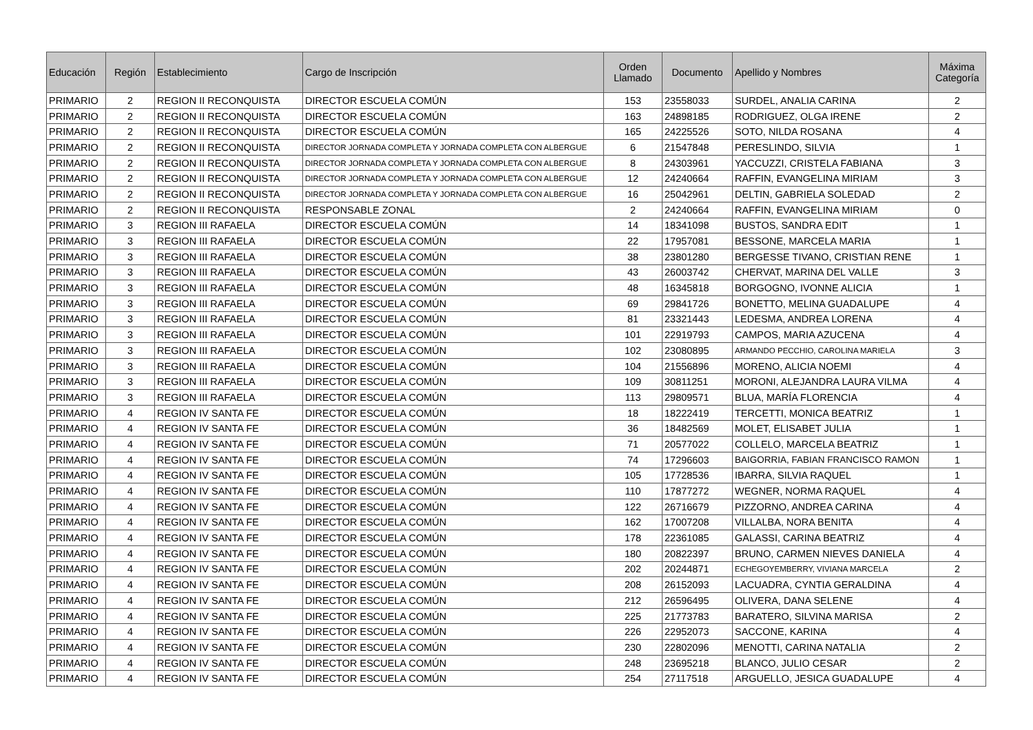| Educación | Región | Establecimiento | Cargo de Inscripción | Orden Llamado | Documento | Apellido y Nombres | Máxima Categoría |
| --- | --- | --- | --- | --- | --- | --- | --- |
| PRIMARIO | 2 | REGION II RECONQUISTA | DIRECTOR ESCUELA COMÚN | 153 | 23558033 | SURDEL, ANALIA CARINA | 2 |
| PRIMARIO | 2 | REGION II RECONQUISTA | DIRECTOR ESCUELA COMÚN | 163 | 24898185 | RODRIGUEZ, OLGA IRENE | 2 |
| PRIMARIO | 2 | REGION II RECONQUISTA | DIRECTOR ESCUELA COMÚN | 165 | 24225526 | SOTO, NILDA ROSANA | 4 |
| PRIMARIO | 2 | REGION II RECONQUISTA | DIRECTOR JORNADA COMPLETA Y JORNADA COMPLETA CON ALBERGUE | 6 | 21547848 | PERESLINDO, SILVIA | 1 |
| PRIMARIO | 2 | REGION II RECONQUISTA | DIRECTOR JORNADA COMPLETA Y JORNADA COMPLETA CON ALBERGUE | 8 | 24303961 | YACCUZZI, CRISTELA FABIANA | 3 |
| PRIMARIO | 2 | REGION II RECONQUISTA | DIRECTOR JORNADA COMPLETA Y JORNADA COMPLETA CON ALBERGUE | 12 | 24240664 | RAFFIN, EVANGELINA MIRIAM | 3 |
| PRIMARIO | 2 | REGION II RECONQUISTA | DIRECTOR JORNADA COMPLETA Y JORNADA COMPLETA CON ALBERGUE | 16 | 25042961 | DELTIN, GABRIELA SOLEDAD | 2 |
| PRIMARIO | 2 | REGION II RECONQUISTA | RESPONSABLE ZONAL | 2 | 24240664 | RAFFIN, EVANGELINA MIRIAM | 0 |
| PRIMARIO | 3 | REGION III RAFAELA | DIRECTOR ESCUELA COMÚN | 14 | 18341098 | BUSTOS, SANDRA EDIT | 1 |
| PRIMARIO | 3 | REGION III RAFAELA | DIRECTOR ESCUELA COMÚN | 22 | 17957081 | BESSONE, MARCELA MARIA | 1 |
| PRIMARIO | 3 | REGION III RAFAELA | DIRECTOR ESCUELA COMÚN | 38 | 23801280 | BERGESSE TIVANO, CRISTIAN RENE | 1 |
| PRIMARIO | 3 | REGION III RAFAELA | DIRECTOR ESCUELA COMÚN | 43 | 26003742 | CHERVAT, MARINA DEL VALLE | 3 |
| PRIMARIO | 3 | REGION III RAFAELA | DIRECTOR ESCUELA COMÚN | 48 | 16345818 | BORGOGNO, IVONNE ALICIA | 1 |
| PRIMARIO | 3 | REGION III RAFAELA | DIRECTOR ESCUELA COMÚN | 69 | 29841726 | BONETTO, MELINA GUADALUPE | 4 |
| PRIMARIO | 3 | REGION III RAFAELA | DIRECTOR ESCUELA COMÚN | 81 | 23321443 | LEDESMA, ANDREA LORENA | 4 |
| PRIMARIO | 3 | REGION III RAFAELA | DIRECTOR ESCUELA COMÚN | 101 | 22919793 | CAMPOS, MARIA AZUCENA | 4 |
| PRIMARIO | 3 | REGION III RAFAELA | DIRECTOR ESCUELA COMÚN | 102 | 23080895 | ARMANDO PECCHIO, CAROLINA MARIELA | 3 |
| PRIMARIO | 3 | REGION III RAFAELA | DIRECTOR ESCUELA COMÚN | 104 | 21556896 | MORENO, ALICIA NOEMI | 4 |
| PRIMARIO | 3 | REGION III RAFAELA | DIRECTOR ESCUELA COMÚN | 109 | 30811251 | MORONI, ALEJANDRA LAURA VILMA | 4 |
| PRIMARIO | 3 | REGION III RAFAELA | DIRECTOR ESCUELA COMÚN | 113 | 29809571 | BLUA, MARÍA FLORENCIA | 4 |
| PRIMARIO | 4 | REGION IV SANTA FE | DIRECTOR ESCUELA COMÚN | 18 | 18222419 | TERCETTI, MONICA BEATRIZ | 1 |
| PRIMARIO | 4 | REGION IV SANTA FE | DIRECTOR ESCUELA COMÚN | 36 | 18482569 | MOLET, ELISABET JULIA | 1 |
| PRIMARIO | 4 | REGION IV SANTA FE | DIRECTOR ESCUELA COMÚN | 71 | 20577022 | COLLELO, MARCELA BEATRIZ | 1 |
| PRIMARIO | 4 | REGION IV SANTA FE | DIRECTOR ESCUELA COMÚN | 74 | 17296603 | BAIGORRIA, FABIAN FRANCISCO RAMON | 1 |
| PRIMARIO | 4 | REGION IV SANTA FE | DIRECTOR ESCUELA COMÚN | 105 | 17728536 | IBARRA, SILVIA RAQUEL | 1 |
| PRIMARIO | 4 | REGION IV SANTA FE | DIRECTOR ESCUELA COMÚN | 110 | 17877272 | WEGNER, NORMA RAQUEL | 4 |
| PRIMARIO | 4 | REGION IV SANTA FE | DIRECTOR ESCUELA COMÚN | 122 | 26716679 | PIZZORNO, ANDREA CARINA | 4 |
| PRIMARIO | 4 | REGION IV SANTA FE | DIRECTOR ESCUELA COMÚN | 162 | 17007208 | VILLALBA, NORA BENITA | 4 |
| PRIMARIO | 4 | REGION IV SANTA FE | DIRECTOR ESCUELA COMÚN | 178 | 22361085 | GALASSI, CARINA BEATRIZ | 4 |
| PRIMARIO | 4 | REGION IV SANTA FE | DIRECTOR ESCUELA COMÚN | 180 | 20822397 | BRUNO, CARMEN NIEVES DANIELA | 4 |
| PRIMARIO | 4 | REGION IV SANTA FE | DIRECTOR ESCUELA COMÚN | 202 | 20244871 | ECHEGOYEMBERRY, VIVIANA MARCELA | 2 |
| PRIMARIO | 4 | REGION IV SANTA FE | DIRECTOR ESCUELA COMÚN | 208 | 26152093 | LACUADRA, CYNTIA GERALDINA | 4 |
| PRIMARIO | 4 | REGION IV SANTA FE | DIRECTOR ESCUELA COMÚN | 212 | 26596495 | OLIVERA, DANA SELENE | 4 |
| PRIMARIO | 4 | REGION IV SANTA FE | DIRECTOR ESCUELA COMÚN | 225 | 21773783 | BARATERO, SILVINA MARISA | 2 |
| PRIMARIO | 4 | REGION IV SANTA FE | DIRECTOR ESCUELA COMÚN | 226 | 22952073 | SACCONE, KARINA | 4 |
| PRIMARIO | 4 | REGION IV SANTA FE | DIRECTOR ESCUELA COMÚN | 230 | 22802096 | MENOTTI, CARINA NATALIA | 2 |
| PRIMARIO | 4 | REGION IV SANTA FE | DIRECTOR ESCUELA COMÚN | 248 | 23695218 | BLANCO, JULIO CESAR | 2 |
| PRIMARIO | 4 | REGION IV SANTA FE | DIRECTOR ESCUELA COMÚN | 254 | 27117518 | ARGUELLO, JESICA GUADALUPE | 4 |